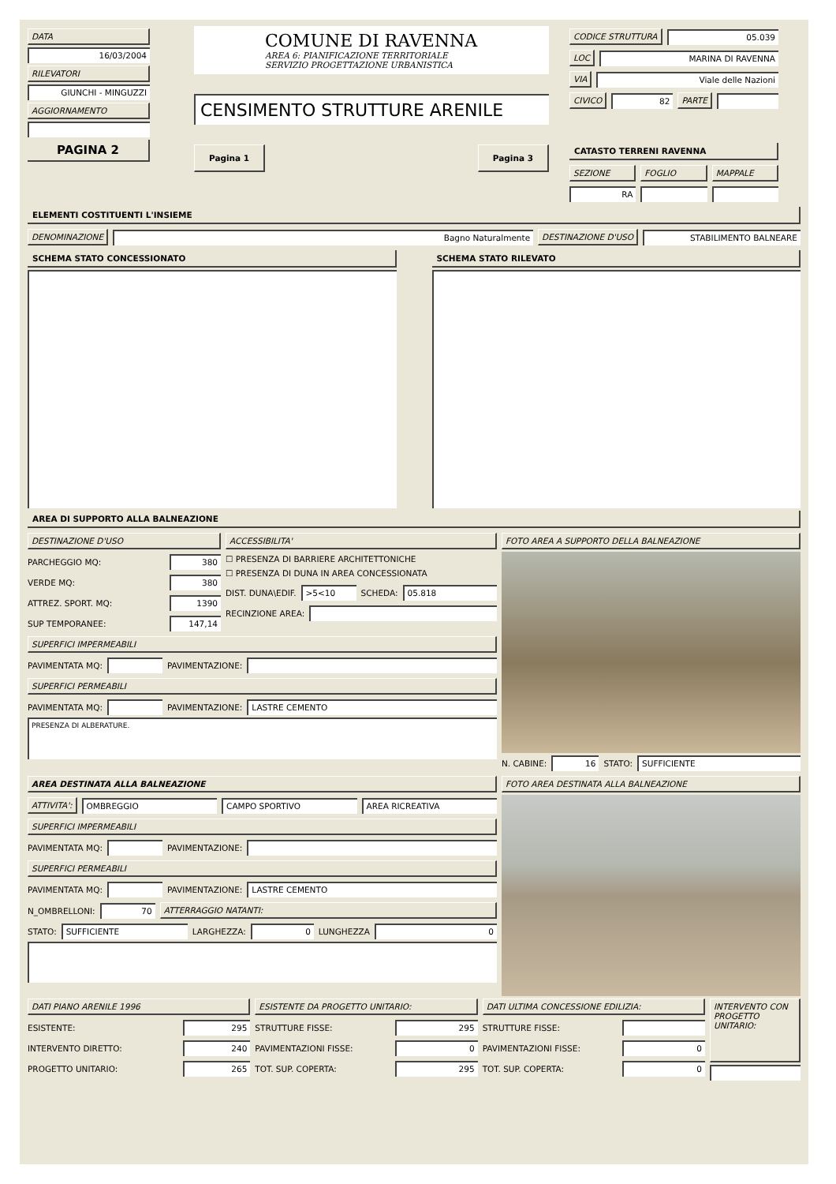DATA
16/03/2004
RILEVATORI
GIUNCHI - MINGUZZI
AGGIORNAMENTO
PAGINA 2
COMUNE DI RAVENNA
AREA 6: PIANIFICAZIONE TERRITORIALE
SERVIZIO PROGETTAZIONE URBANISTICA
CENSIMENTO STRUTTURE ARENILE
Pagina 1 Pagina 3
CODICE STRUTTURA 05.039
LOC MARINA DI RAVENNA
VIA Viale delle Nazioni
CIVICO 82 PARTE
CATASTO TERRENI RAVENNA
SEZIONE FOGLIO MAPPALE
RA
ELEMENTI COSTITUENTI L'INSIEME
DENOMINAZIONE Bagno Naturalmente DESTINAZIONE D'USO STABILIMENTO BALNEARE
SCHEMA STATO CONCESSIONATO SCHEMA STATO RILEVATO
AREA DI SUPPORTO ALLA BALNEAZIONE
DESTINAZIONE D'USO
PARCHEGGIO MQ: 380
VERDE MQ: 380
ATTREZ. SPORT. MQ: 1390
SUP TEMPORANEE: 147,14
ACCESSIBILITA'
☐ PRESENZA DI BARRIERE ARCHITETTONICHE
☐ PRESENZA DI DUNA IN AREA CONCESSIONATA
DIST. DUNA\EDIF. >5<10 SCHEDA: 05.818
RECINZIONE AREA:
SUPERFICI IMPERMEABILI
PAVIMENTATA MQ: PAVIMENTAZIONE:
SUPERFICI PERMEABILI
PAVIMENTATA MQ: PAVIMENTAZIONE: LASTRE CEMENTO
PRESENZA DI ALBERATURE.
FOTO AREA A SUPPORTO DELLA BALNEAZIONE
N. CABINE: 16 STATO: SUFFICIENTE
AREA DESTINATA ALLA BALNEAZIONE
ATTIVITA': OMBREGGIO CAMPO SPORTIVO AREA RICREATIVA
SUPERFICI IMPERMEABILI
PAVIMENTATA MQ: PAVIMENTAZIONE:
SUPERFICI PERMEABILI
PAVIMENTATA MQ: PAVIMENTAZIONE: LASTRE CEMENTO
N_OMBRELLONI: 70 ATTERRAGGIO NATANTI:
STATO: SUFFICIENTE LARGHEZZA: 0 LUNGHEZZA 0
FOTO AREA DESTINATA ALLA BALNEAZIONE
DATI PIANO ARENILE 1996
ESISTENTE: 295
INTERVENTO DIRETTO: 240
PROGETTO UNITARIO: 265
ESISTENTE DA PROGETTO UNITARIO:
STRUTTURE FISSE: 295
PAVIMENTAZIONI FISSE: 0
TOT. SUP. COPERTA: 295
DATI ULTIMA CONCESSIONE EDILIZIA:
STRUTTURE FISSE:
PAVIMENTAZIONI FISSE: 0
TOT. SUP. COPERTA: 0
INTERVENTO CON PROGETTO UNITARIO: